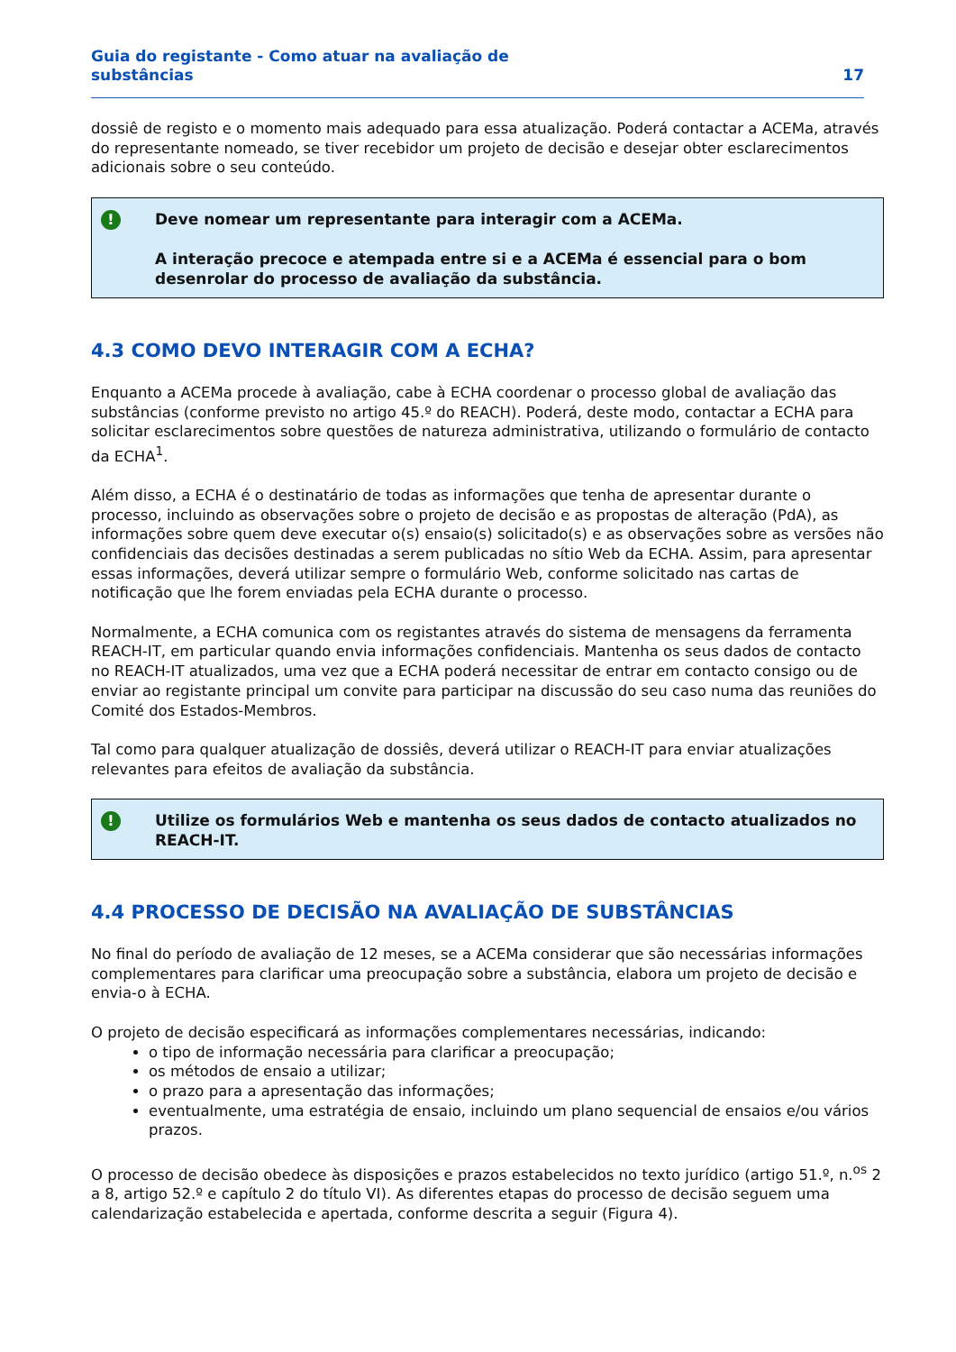Guia do registante - Como atuar na avaliação de
substâncias
17
dossiê de registo e o momento mais adequado para essa atualização. Poderá contactar a ACEMa, através do representante nomeado, se tiver recebidor um projeto de decisão e desejar obter esclarecimentos adicionais sobre o seu conteúdo.
!
Deve nomear um representante para interagir com a ACEMa.
A interação precoce e atempada entre si e a ACEMa é essencial para o bom desenrolar do processo de avaliação da substância.
4.3 COMO DEVO INTERAGIR COM A ECHA?
Enquanto a ACEMa procede à avaliação, cabe à ECHA coordenar o processo global de avaliação das substâncias (conforme previsto no artigo 45.º do REACH). Poderá, deste modo, contactar a ECHA para solicitar esclarecimentos sobre questões de natureza administrativa, utilizando o formulário de contacto da ECHA<sup>1</sup>.
Além disso, a ECHA é o destinatário de todas as informações que tenha de apresentar durante o processo, incluindo as observações sobre o projeto de decisão e as propostas de alteração (PdA), as informações sobre quem deve executar o(s) ensaio(s) solicitado(s) e as observações sobre as versões não confidenciais das decisões destinadas a serem publicadas no sítio Web da ECHA. Assim, para apresentar essas informações, deverá utilizar sempre o formulário Web, conforme solicitado nas cartas de notificação que lhe forem enviadas pela ECHA durante o processo.
Normalmente, a ECHA comunica com os registantes através do sistema de mensagens da ferramenta REACH-IT, em particular quando envia informações confidenciais. Mantenha os seus dados de contacto no REACH-IT atualizados, uma vez que a ECHA poderá necessitar de entrar em contacto consigo ou de enviar ao registante principal um convite para participar na discussão do seu caso numa das reuniões do Comité dos Estados-Membros.
Tal como para qualquer atualização de dossiês, deverá utilizar o REACH-IT para enviar atualizações relevantes para efeitos de avaliação da substância.
!
Utilize os formulários Web e mantenha os seus dados de contacto atualizados no REACH-IT.
4.4 PROCESSO DE DECISÃO NA AVALIAÇÃO DE SUBSTÂNCIAS
No final do período de avaliação de 12 meses, se a ACEMa considerar que são necessárias informações complementares para clarificar uma preocupação sobre a substância, elabora um projeto de decisão e envia-o à ECHA.
O projeto de decisão especificará as informações complementares necessárias, indicando:
o tipo de informação necessária para clarificar a preocupação;
os métodos de ensaio a utilizar;
o prazo para a apresentação das informações;
eventualmente, uma estratégia de ensaio, incluindo um plano sequencial de ensaios e/ou vários prazos.
O processo de decisão obedece às disposições e prazos estabelecidos no texto jurídico (artigo 51.º, n.<sup>os</sup> 2 a 8, artigo 52.º e capítulo 2 do título VI). As diferentes etapas do processo de decisão seguem uma calendarização estabelecida e apertada, conforme descrita a seguir (Figura 4).